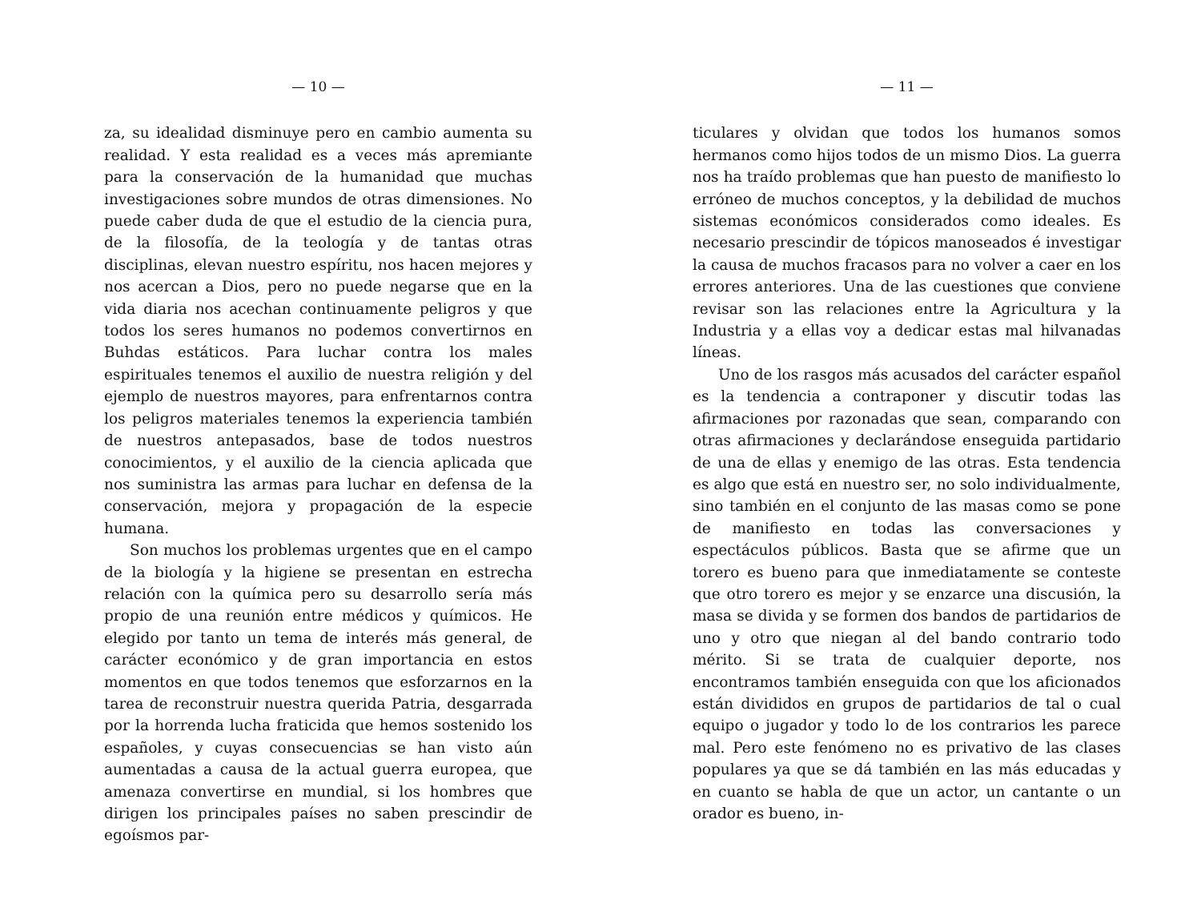— 10 —
za, su idealidad disminuye pero en cambio aumenta su realidad. Y esta realidad es a veces más apremiante para la conservación de la humanidad que muchas investigaciones sobre mundos de otras dimensiones. No puede caber duda de que el estudio de la ciencia pura, de la filosofía, de la teología y de tantas otras disciplinas, elevan nuestro espíritu, nos hacen mejores y nos acercan a Dios, pero no puede negarse que en la vida diaria nos acechan continuamente peligros y que todos los seres humanos no podemos convertirnos en Buhdas estáticos. Para luchar contra los males espirituales tenemos el auxilio de nuestra religión y del ejemplo de nuestros mayores, para enfrentarnos contra los peligros materiales tenemos la experiencia también de nuestros antepasados, base de todos nuestros conocimientos, y el auxilio de la ciencia aplicada que nos suministra las armas para luchar en defensa de la conservación, mejora y propagación de la especie humana.
Son muchos los problemas urgentes que en el campo de la biología y la higiene se presentan en estrecha relación con la química pero su desarrollo sería más propio de una reunión entre médicos y químicos. He elegido por tanto un tema de interés más general, de carácter económico y de gran importancia en estos momentos en que todos tenemos que esforzarnos en la tarea de reconstruir nuestra querida Patria, desgarrada por la horrenda lucha fraticida que hemos sostenido los españoles, y cuyas consecuencias se han visto aún aumentadas a causa de la actual guerra europea, que amenaza convertirse en mundial, si los hombres que dirigen los principales países no saben prescindir de egoísmos par-
— 11 —
ticulares y olvidan que todos los humanos somos hermanos como hijos todos de un mismo Dios. La guerra nos ha traído problemas que han puesto de manifiesto lo erróneo de muchos conceptos, y la debilidad de muchos sistemas económicos considerados como ideales. Es necesario prescindir de tópicos manoseados é investigar la causa de muchos fracasos para no volver a caer en los errores anteriores. Una de las cuestiones que conviene revisar son las relaciones entre la Agricultura y la Industria y a ellas voy a dedicar estas mal hilvanadas líneas.
Uno de los rasgos más acusados del carácter español es la tendencia a contraponer y discutir todas las afirmaciones por razonadas que sean, comparando con otras afirmaciones y declarándose enseguida partidario de una de ellas y enemigo de las otras. Esta tendencia es algo que está en nuestro ser, no solo individualmente, sino también en el conjunto de las masas como se pone de manifiesto en todas las conversaciones y espectáculos públicos. Basta que se afirme que un torero es bueno para que inmediatamente se conteste que otro torero es mejor y se enzarce una discusión, la masa se divida y se formen dos bandos de partidarios de uno y otro que niegan al del bando contrario todo mérito. Si se trata de cualquier deporte, nos encontramos también enseguida con que los aficionados están divididos en grupos de partidarios de tal o cual equipo o jugador y todo lo de los contrarios les parece mal. Pero este fenómeno no es privativo de las clases populares ya que se dá también en las más educadas y en cuanto se habla de que un actor, un cantante o un orador es bueno, in-